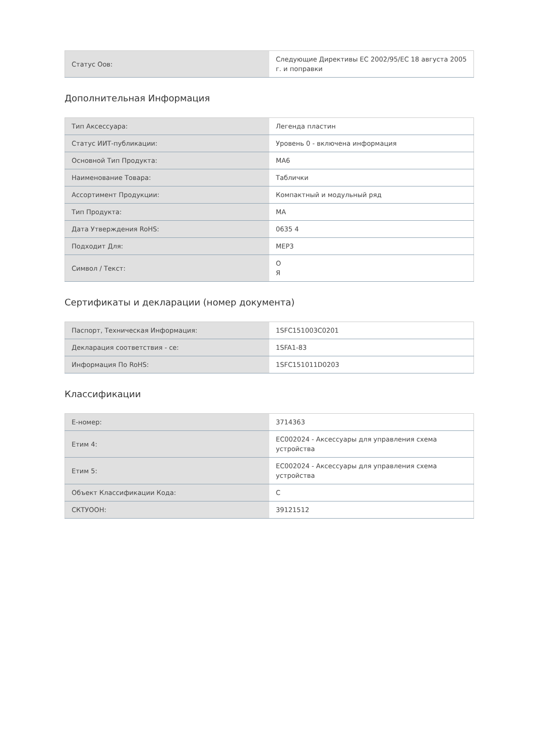| Статус Оов: | Следующие Директивы ЕС 2002/95/EC 18 августа 2005 г. и поправки |
Дополнительная Информация
| Тип Аксессуара: | Легенда пластин |
| Статус ИИТ-публикации: | Уровень 0 - включена информация |
| Основной Тип Продукта: | MA6 |
| Наименование Товара: | Таблички |
| Ассортимент Продукции: | Компактный и модульный ряд |
| Тип Продукта: | MA |
| Дата Утверждения RoHS: | 0635 4 |
| Подходит Для: | MEP3 |
| Символ / Текст: | O Я |
Сертификаты и декларации (номер документа)
| Паспорт, Техническая Информация: | 1SFC151003C0201 |
| Декларация соответствия - се: | 1SFA1-83 |
| Информация По RoHS: | 1SFC151011D0203 |
Классификации
| E-номер: | 3714363 |
| Етим 4: | EC002024 - Аксессуары для управления схема устройства |
| Етим 5: | EC002024 - Аксессуары для управления схема устройства |
| Объект Классификации Кода: | C |
| СКТУООН: | 39121512 |